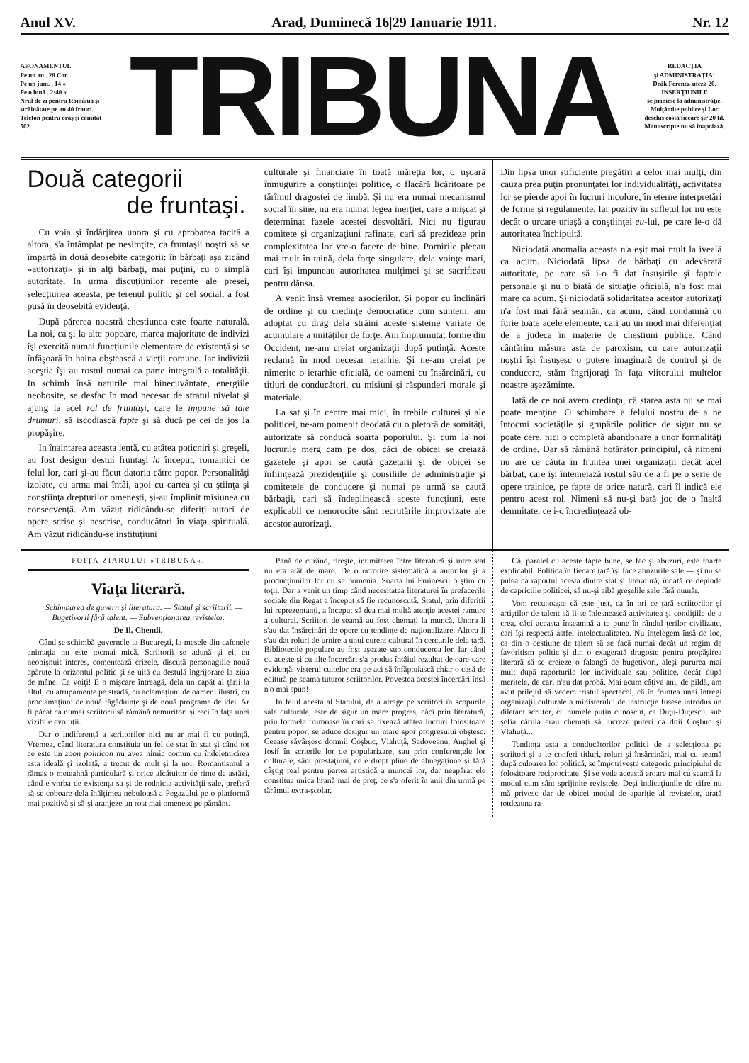Anul XV. Arad, Duminecă 16|29 Ianuarie 1911. Nr. 12
ABONAMENTUL
Pe un an . 28 Cor.
Pe un jum. . 14 «
Pe o lună . 2·40 «
Nrul de zi pentru România şi străinătate pe an 40 franci.
Telefon pentru oraş şi comitat 502.
TRIBUNA
REDACŢIA
şi ADMINISTRAŢIA:
Deák Ferencz-utcza 20.
INSERŢIUNILE
se primesc la administraţie.
Mulţămite publice şi Loc deschis costă fiecare şir 20 fil.
Manuscripte nu să înapoiază.
Două categorii
de fruntaşi.
Cu voia şi îndârjirea unora şi cu aprobarea tacită a altora, s'a întâmplat pe nesimţite, ca fruntaşii noştri să se împartă în două deosebite categorii: în bărbaţi aşa zicând »autorizaţi« şi în alţi bărbaţi, mai puţini, cu o simplă autoritate. In urma discuţiunilor recente ale presei, selecţiunea aceasta, pe terenul politic şi cel social, a fost pusă în deosebită evidenţă.
După părerea noastră chestiunea este foarte naturală. La noi, ca şi la alte popoare, marea majoritate de indivizi îşi exercită numai funcţiunile elementare de existenţă şi se înfăşoară în haina obştească a vieţii comune. Iar indivizii aceştia îşi au rostul numai ca parte integrală a totalităţii. In schimb însă naturile mai binecuvântate, energiile neobosite, se desfac în mod necesar de stratul nivelat şi ajung la acel rol de fruntaşi, care le impune să taie drumuri, să iscodiască fapte şi să ducă pe cei de jos la propăşire.
In înaintarea aceasta lentă, cu atâtea poticniri şi greşeli, au fost desigur destui fruntaşi la început, romantici de felul lor, cari şi-au făcut datoria către popor. Personalităţi izolate, cu arma mai întâi, apoi cu cartea şi cu ştiinţa şi conştiinţa drepturilor omeneşti, şi-au împlinit misiunea cu consecvenţă. Am văzut ridicându-se diferiţi autori de opere scrise şi nescrise, conducători în viaţa spirituală. Am văzut ridicându-se instituţiuni
culturale şi financiare în toată măreţia lor, o uşoară înmugurire a conştiinţei politice, o flacără licăritoare pe tărîmul dragostei de limbă. Şi nu era numai mecanismul social în sine, nu era numai legea inerţiei, care a mişcat şi determinat fazele acestei desvoltări. Nici nu figurau comitete şi organizaţiuni rafinate, cari să prezideze prin complexitatea lor vre-o facere de bine. Pornirile plecau mai mult în taină, dela forţe singulare, dela voinţe mari, cari îşi impuneau autoritatea mulţimei şi se sacrificau pentru dânsa.
A venit însă vremea asocierilor. Şi popor cu înclinări de ordine şi cu credinţe democratice cum suntem, am adoptat cu drag dela străini aceste sisteme variate de acumulare a unităţilor de forţe. Am împrumutat forme din Occident, ne-am creiat organizaţii după putinţă. Aceste reclamă în mod necesar ierarhie. Şi ne-am creiat pe nimerite o ierarhie oficială, de oameni cu însărcinări, cu titluri de conducători, cu misiuni şi răspunderi morale şi materiale.
La sat şi în centre mai mici, în trebile culturei şi ale politicei, ne-am pomenit deodată cu o pletoră de somităţi, autorizate să conducă soarta poporului. Şi cum la noi lucrurile merg cam pe dos, căci de obicei se creiază gazetele şi apoi se caută gazetarii şi de obicei se înfiinţează prezidenţiile şi consiliile de administraţie şi comitetele de conducere şi numai pe urmă se caută bărbaţii, cari să îndeplinească aceste funcţiuni, este explicabil ce nenorocite sânt recrutările improvizate ale acestor autorizaţi.
Din lipsa unor suficiente pregătiri a celor mai mulţi, din cauza prea puţin pronunţatei lor individualităţi, activitatea lor se pierde apoi în lucruri incolore, în eterne interpretări de forme şi regulamente. Iar pozitiv în sufletul lor nu este decât o urcare uriaşă a conştiinţei eu-lui, pe care le-o dă autoritatea închipuită.
Niciodată anomalia aceasta n'a eşit mai mult la iveală ca acum. Niciodată lipsa de bărbaţi cu adevărată autoritate, pe care să i-o fi dat însuşirile şi faptele personale şi nu o biată de situaţie oficială, n'a fost mai mare ca acum. Şi niciodată solidaritatea acestor autorizaţi n'a fost mai fără seamăn, ca acum, când condamnă cu furie toate acele elemente, cari au un mod mai diferenţiat de a judeca în materie de chestiuni publice. Când cântărim măsura asta de paroxism, cu care autorizaţii noştri îşi însuşesc o putere imaginară de control şi de conducere, stăm îngrijoraţi în faţa viitorului multelor noastre aşezăminte.
Iată de ce noi avem credinţa, că starea asta nu se mai poate menţine. O schimbare a felului nostru de a ne întocmi societăţile şi grupările politice de sigur nu se poate cere, nici o completă abandonare a unor formalităţi de ordine. Dar să rămână hotărâtor principiul, că nimeni nu are ce căuta în fruntea unei organizaţii decât acel bărbat, care îşi întemeiază rostul său de a fi pe o serie de opere trainice, pe fapte de orice natură, cari îl indică ele pentru acest rol. Nimeni să nu-şi bată joc de o înaltă demnitate, ce i-o încredinţează ob-
FOIŢA ZIARULUI »TRIBUNA«.
Viaţa literară.
Schimbarea de guvern şi literatura. — Statul şi scriitorii. — Bugetivorii fără talent. — Subvenţionarea revistelor.
De Il. Chendi.
Când se schimbă guvernele la Bucureşti, la mesele din cafenele animaţia nu este tocmai mică. Scriitorii se adună şi ei, cu neobişnuit interes, comentează crizele, discută personagiile nouă apărute la orizontul politic şi se uită cu destulă îngrijorare la ziua de mâne. Ce voiţi! E o mişcare întreagă, dela un capăt al ţării la altul, cu atrupamente pe stradă, cu aclamaţiuni de oameni ilustri, cu proclamaţiuni de nouă făgăduinţe şi de nouă programe de idei. Ar fi păcat ca numai scriitorii să rămână nemuritori şi reci în faţa unei vizibile evoluţii.
Dar o indiferenţă a scriitorilor nici nu ar mai fi cu putinţă. Vremea, când literatura constituia un fel de stat în stat şi când tot ce este un zoon politicon nu avea nimic comun cu îndeletnicirea asta ideală şi izolată, a trecut de mult şi la noi. Romantismul a rămas o meteahnă particulară şi orice alcătuitor de rime de astăzi, când e vorba de existenţa sa şi de rodnicia activităţii sale, preferă să se coboare dela înălţimea nebuloasă a Pegazului pe o platformă mai pozitivă şi să-şi aranjeze un rost mai omenesc pe pământ.
Până de curând, fireşte, intimitatea între literatură şi între stat nu era atât de mare. De o ocrotire sistematică a autorilor şi a producţiunilor lor nu se pomenia. Soarta lui Eminescu o ştim cu toţii. Dar a venit un timp când necesitatea literaturei în prefacerile sociale din Regat a început să fie recunoscută. Statul, prin diferiţii lui reprezentanţi, a început să dea mai multă atenţie acestei ramure a culturei. Scriitori de seamă au fost chemaţi la muncă. Unora li s'au dat însărcinări de opere cu tendinţe de naţionalizare. Altora li s'au dat roluri de urnire a unui curent cultural în cercurile dela ţară. Bibliotecile populare au fost aşezate sub conducerea lor. Iar când cu aceste şi cu alte încercări s'a produs întâiul rezultat de oare-care evidenţă, visterul cultelor era pe-aci să înfăptuiască chiar o casă de editură pe seama tuturor scriitorilor. Povestea acestei încercări însă n'o mai spun!
In felul acesta al Statului, de a atrage pe scriitori în scopurile sale culturale, este de sigur un mare progres, căci prin literatură, prin formele frumoase în cari se fixează atâtea lucruri folositoare pentru popor, se aduce desigur un mare spor progresului obştesc. Ceease săvârşesc domnii Coşbuc, Vlahuţă, Sadoveanu, Anghel şi Iosif în scrierile lor de popularizare, sau prin conferenţele lor culturale, sânt prestaţiuni, ce e drept pline de abnegaţiune şi fără câştig real pentru partea artistică a muncei lor, dar neapărat ele constitue unica hrană mai de preţ, ce s'a oferit în anii din urmă pe tărâmul extra-şcolar.
Că, paralel cu aceste fapte bune, se fac şi abuzuri, este foarte explicabil. Politica în fiecare ţară îşi face abuzurile sale — şi nu se putea ca raportul acesta dintre stat şi literatură, îndată ce depinde de capriciile politicei, să nu-şi aibă greşelile sale fără număr.
Vom recunoaşte că este just, ca în ori ce ţară scriitorilor şi artiştilor de talent să li-se înlesnească activitatea şi condiţiile de a crea, căci aceasta înseamnă a te pune în rândul ţerilor civilizate, cari îşi respectă astfel intelectualitatea. Nu înţelegem însă de loc, ca din o cestiune de talent să se facă numai decât un regim de favoritism politic şi din o exagerată dragoste pentru propăşirea literară să se creieze o falangă de bugetivori, aleşi pururea mai mult după raporturile lor individuale sau politice, decât după meritele, de cari n'au dat probă. Mai acum câţiva ani, de pildă, am avut prilejul să vedem tristul spectacol, că în fruntea unei întregi organizaţii culturale a ministerului de instrucţie fusese introdus un diletant scriitor, cu numele puţin cunoscut, ca Duţu-Duţescu, sub şefia căruia erau chemaţi să lucreze puteri ca dnii Coşbuc şi Vlahuţă...
Tendinţa asta a conducătorilor politici de a selecţiona pe scriitori şi a le conferi titluri, roluri şi însărcinări, mai cu seamă după culoarea lor politică, se împotriveşte categoric principiului de folositoare reciprocitate. Şi se vede această eroare mai cu seamă la modul cum sânt sprijinite revistele. Deşi indicaţiunile de cifre nu mă privesc dar de obicei modul de apariţie al revistelor, arată totdeauna ra-